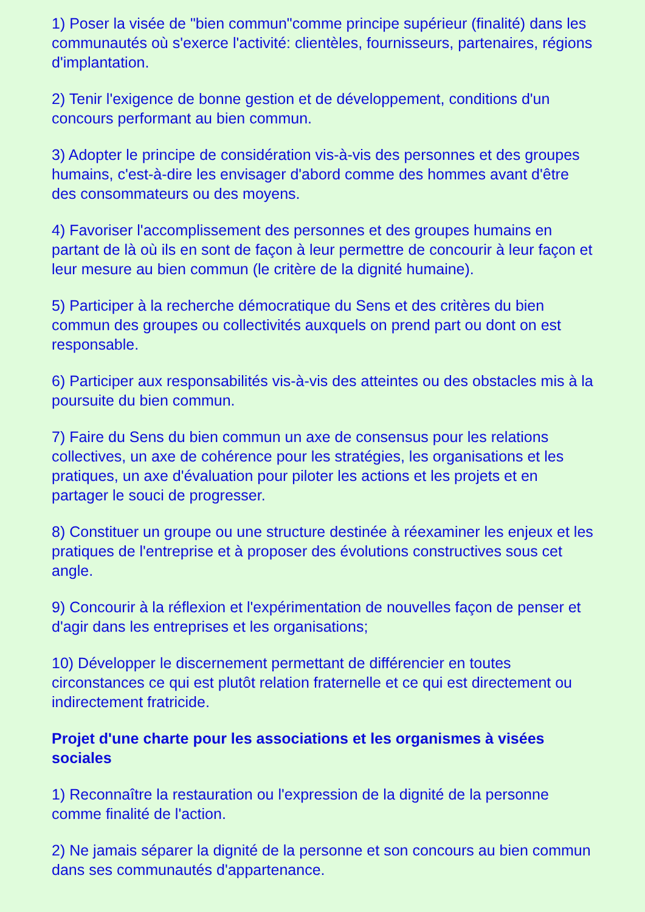1) Poser la visée de "bien commun"comme principe supérieur (finalité) dans les communautés où s'exerce l'activité: clientèles, fournisseurs, partenaires, régions d'implantation.
2) Tenir l'exigence de bonne gestion et de développement, conditions d'un concours performant au bien commun.
3) Adopter le principe de considération vis-à-vis des personnes et des groupes humains, c'est-à-dire les envisager d'abord comme des hommes avant d'être des consommateurs ou des moyens.
4) Favoriser l'accomplissement des personnes et des groupes humains en partant de là où ils en sont de façon à leur permettre de concourir à leur façon et leur mesure au bien commun (le critère de la dignité humaine).
5) Participer à la recherche démocratique du Sens et des critères du bien commun des groupes ou collectivités auxquels on prend part ou dont on est responsable.
6) Participer aux responsabilités vis-à-vis des atteintes ou des obstacles mis à la poursuite du bien commun.
7) Faire du Sens du bien commun un axe de consensus pour les relations collectives, un axe de cohérence pour les stratégies, les organisations et les pratiques, un axe d'évaluation pour piloter les actions et les projets et en partager le souci de progresser.
8) Constituer un groupe ou une structure destinée à réexaminer les enjeux et les pratiques de l'entreprise et à proposer des évolutions constructives sous cet angle.
9) Concourir à la réflexion et l'expérimentation de nouvelles façon de penser et d'agir dans les entreprises et les organisations;
10) Développer le discernement permettant de différencier en toutes circonstances ce qui est plutôt relation fraternelle et ce qui est directement ou indirectement fratricide.
Projet d'une charte pour les associations et les organismes à visées sociales
1) Reconnaître la restauration ou l'expression de la dignité de la personne comme finalité de l'action.
2) Ne jamais séparer la dignité de la personne et son concours au bien commun dans ses communautés d'appartenance.